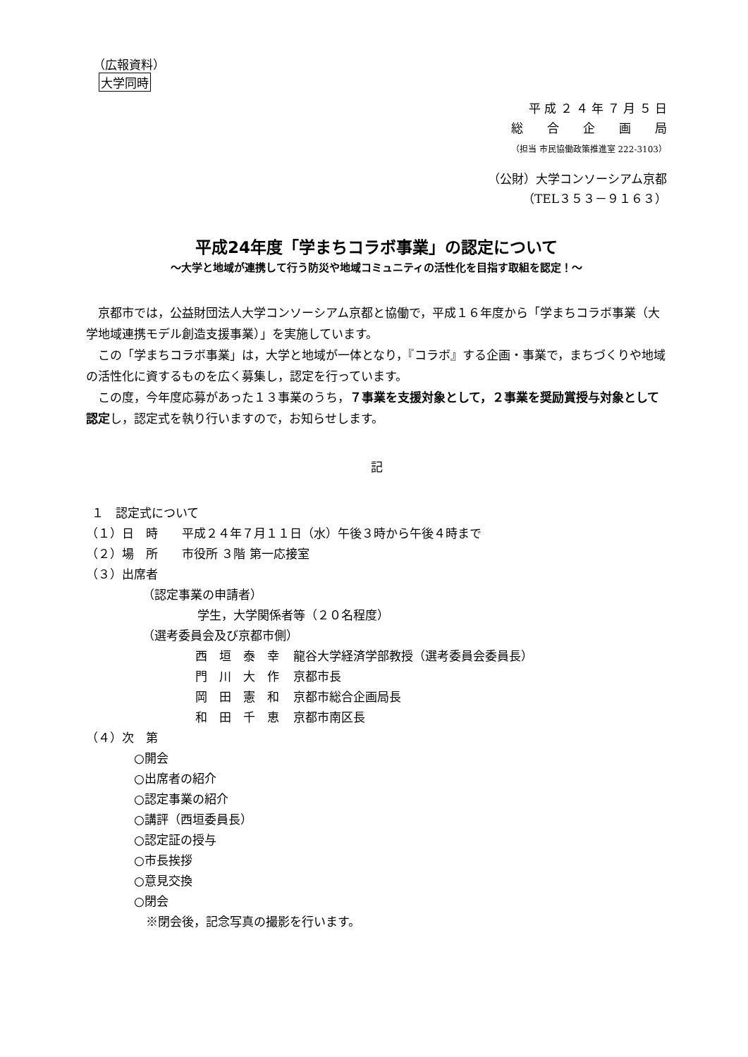（広報資料）
大学同時
平 成 ２ ４ 年 ７ 月 ５ 日
総　　合　　企　　画　　局
（担当 市民協働政策推進室 222-3103）
（公財）大学コンソーシアム京都
（TEL３５３－９１６３）
平成24年度「学まちコラボ事業」の認定について
～大学と地域が連携して行う防災や地域コミュニティの活性化を目指す取組を認定！～
京都市では，公益財団法人大学コンソーシアム京都と協働で，平成１６年度から「学まちコラボ事業（大学地域連携モデル創造支援事業）」を実施しています。
この「学まちコラボ事業」は，大学と地域が一体となり，『コラボ』する企画・事業で，まちづくりや地域の活性化に資するものを広く募集し，認定を行っています。
この度，今年度応募があった１３事業のうち，７事業を支援対象として，２事業を奨励賞授与対象として認定し，認定式を執り行いますので，お知らせします。
記
１　認定式について
（１）日　時　　平成２４年７月１１日（水）午後３時から午後４時まで
（２）場　所　　市役所 ３階 第一応接室
（３）出席者
（認定事業の申請者）
学生，大学関係者等（２０名程度）
（選考委員会及び京都市側）
| 西 垣 泰 幸 | 龍谷大学経済学部教授（選考委員会委員長） |
| 門 川 大 作 | 京都市長 |
| 岡 田 憲 和 | 京都市総合企画局長 |
| 和 田 千 恵 | 京都市南区長 |
（４）次　第
○開会
○出席者の紹介
○認定事業の紹介
○講評（西垣委員長）
○認定証の授与
○市長挨拶
○意見交換
○閉会
　※閉会後，記念写真の撮影を行います。